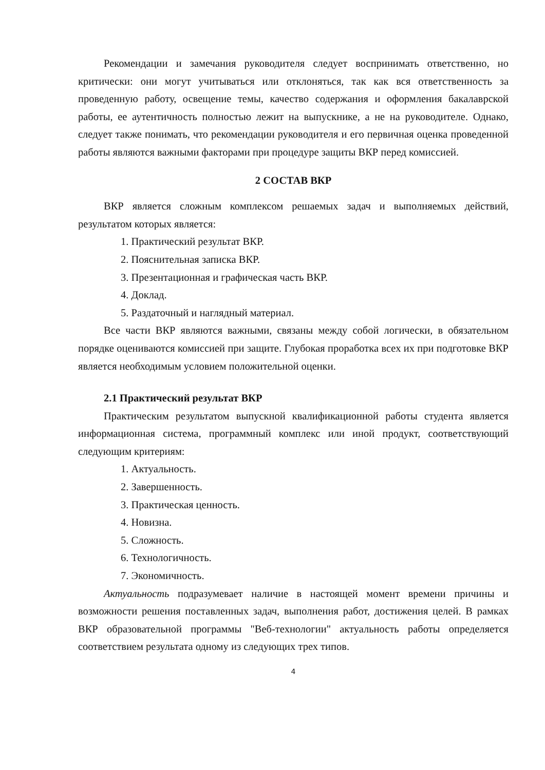Рекомендации и замечания руководителя следует воспринимать ответственно, но критически: они могут учитываться или отклоняться, так как вся ответственность за проведенную работу, освещение темы, качество содержания и оформления бакалаврской работы, ее аутентичность полностью лежит на выпускнике, а не на руководителе. Однако, следует также понимать, что рекомендации руководителя и его первичная оценка проведенной работы являются важными факторами при процедуре защиты ВКР перед комиссией.
2 СОСТАВ ВКР
ВКР является сложным комплексом решаемых задач и выполняемых действий, результатом которых является:
1. Практический результат ВКР.
2. Пояснительная записка ВКР.
3. Презентационная и графическая часть ВКР.
4. Доклад.
5. Раздаточный и наглядный материал.
Все части ВКР являются важными, связаны между собой логически, в обязательном порядке оцениваются комиссией при защите. Глубокая проработка всех их при подготовке ВКР является необходимым условием положительной оценки.
2.1 Практический результат ВКР
Практическим результатом выпускной квалификационной работы студента является информационная система, программный комплекс или иной продукт, соответствующий следующим критериям:
1. Актуальность.
2. Завершенность.
3. Практическая ценность.
4. Новизна.
5. Сложность.
6. Технологичность.
7. Экономичность.
Актуальность подразумевает наличие в настоящей момент времени причины и возможности решения поставленных задач, выполнения работ, достижения целей. В рамках ВКР образовательной программы "Веб-технологии" актуальность работы определяется соответствием результата одному из следующих трех типов.
4